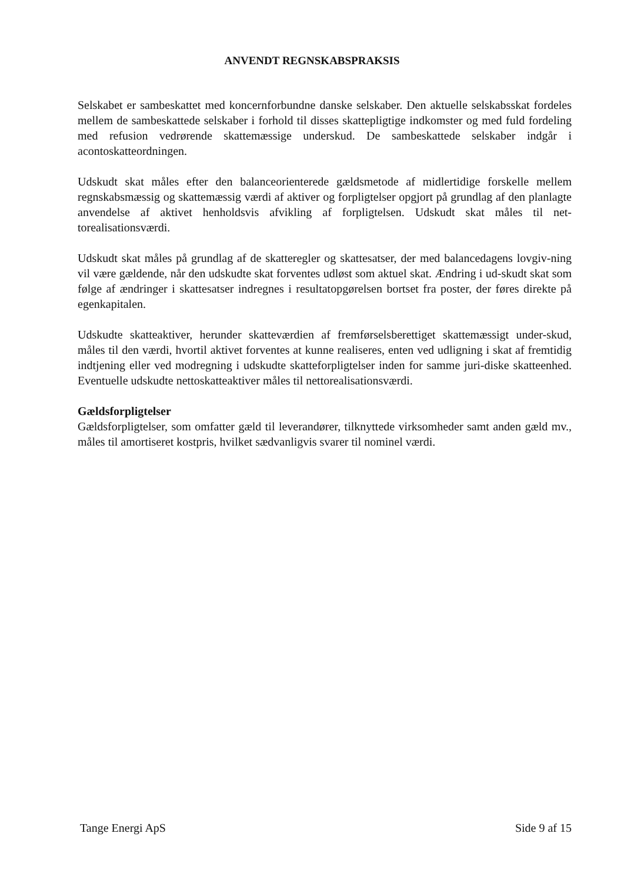ANVENDT REGNSKABSPRAKSIS
Selskabet er sambeskattet med koncernforbundne danske selskaber. Den aktuelle selskabsskat fordeles mellem de sambeskattede selskaber i forhold til disses skattepligtige indkomster og med fuld fordeling med refusion vedrørende skattemæssige underskud. De sambeskattede selskaber indgår i acontoskatteordningen.
Udskudt skat måles efter den balanceorienterede gældsmetode af midlertidige forskelle mellem regnskabsmæssig og skattemæssig værdi af aktiver og forpligtelser opgjort på grundlag af den planlagte anvendelse af aktivet henholdsvis afvikling af forpligtelsen. Udskudt skat måles til net-torealisationsværdi.
Udskudt skat måles på grundlag af de skatteregler og skattesatser, der med balancedagens lovgiv-ning vil være gældende, når den udskudte skat forventes udløst som aktuel skat. Ændring i ud-skudt skat som følge af ændringer i skattesatser indregnes i resultatopgørelsen bortset fra poster, der føres direkte på egenkapitalen.
Udskudte skatteaktiver, herunder skatteværdien af fremførselsberettiget skattemæssigt under-skud, måles til den værdi, hvortil aktivet forventes at kunne realiseres, enten ved udligning i skat af fremtidig indtjening eller ved modregning i udskudte skatteforpligtelser inden for samme juri-diske skatteenhed. Eventuelle udskudte nettoskatteaktiver måles til nettorealisationsværdi.
Gældsforpligtelser
Gældsforpligtelser, som omfatter gæld til leverandører, tilknyttede virksomheder samt anden gæld mv., måles til amortiseret kostpris, hvilket sædvanligvis svarer til nominel værdi.
Tange Energi ApS Side 9 af 15